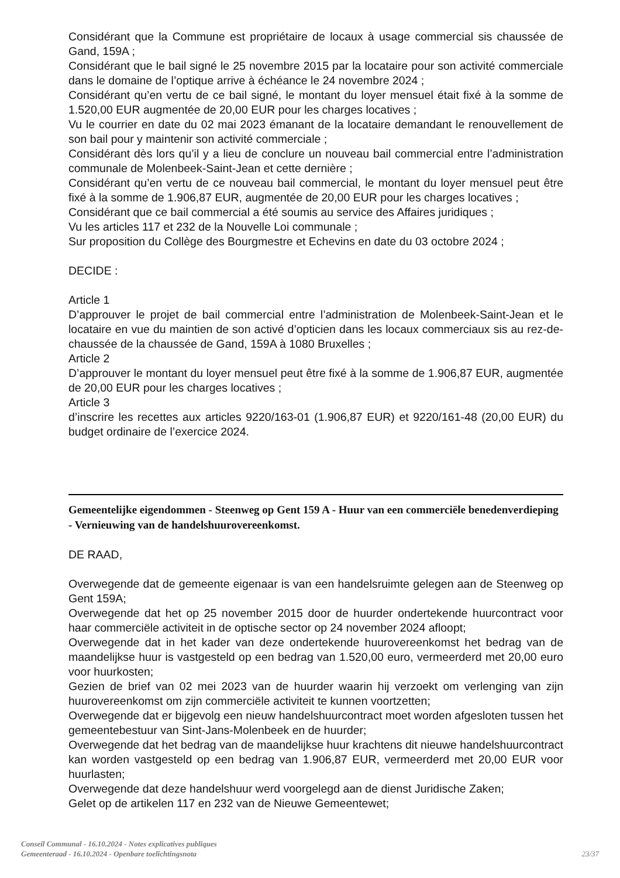Considérant que la Commune est propriétaire de locaux à usage commercial sis chaussée de Gand, 159A ;
Considérant que le bail signé le 25 novembre 2015 par la locataire pour son activité commerciale dans le domaine de l’optique arrive à échéance le 24 novembre 2024 ;
Considérant qu’en vertu de ce bail signé, le montant du loyer mensuel était fixé à la somme de 1.520,00 EUR augmentée de 20,00 EUR pour les charges locatives ;
Vu le courrier en date du 02 mai 2023 émanant de la locataire demandant le renouvellement de son bail pour y maintenir son activité commerciale ;
Considérant dès lors qu’il y a lieu de conclure un nouveau bail commercial entre l’administration communale de Molenbeek-Saint-Jean et cette dernière ;
Considérant qu’en vertu de ce nouveau bail commercial, le montant du loyer mensuel peut être fixé à la somme de 1.906,87 EUR, augmentée de 20,00 EUR pour les charges locatives ;
Considérant que ce bail commercial a été soumis au service des Affaires juridiques ;
Vu les articles 117 et 232 de la Nouvelle Loi communale ;
Sur proposition du Collège des Bourgmestre et Echevins en date du 03 octobre 2024 ;
DECIDE :
Article 1
D’approuver le projet de bail commercial entre l’administration de Molenbeek-Saint-Jean et le locataire en vue du maintien de son activé d’opticien dans les locaux commerciaux sis au rez-de-chaussée de la chaussée de Gand, 159A à 1080 Bruxelles ;
Article 2
D’approuver le montant du loyer mensuel peut être fixé à la somme de 1.906,87 EUR, augmentée de 20,00 EUR pour les charges locatives ;
Article 3
d’inscrire les recettes aux articles 9220/163-01 (1.906,87 EUR) et 9220/161-48 (20,00 EUR) du budget ordinaire de l’exercice 2024.
Gemeentelijke eigendommen - Steenweg op Gent 159 A - Huur van een commerciële benedenverdieping - Vernieuwing van de handelshuurovereenkomst.
DE RAAD,
Overwegende dat de gemeente eigenaar is van een handelsruimte gelegen aan de Steenweg op Gent 159A;
Overwegende dat het op 25 november 2015 door de huurder ondertekende huurcontract voor haar commerciële activiteit in de optische sector op 24 november 2024 afloopt;
Overwegende dat in het kader van deze ondertekende huurovereenkomst het bedrag van de maandelijkse huur is vastgesteld op een bedrag van 1.520,00 euro, vermeerderd met 20,00 euro voor huurkosten;
Gezien de brief van 02 mei 2023 van de huurder waarin hij verzoekt om verlenging van zijn huurovereenkomst om zijn commerciële activiteit te kunnen voortzetten;
Overwegende dat er bijgevolg een nieuw handelshuurcontract moet worden afgesloten tussen het gemeentebestuur van Sint-Jans-Molenbeek en de huurder;
Overwegende dat het bedrag van de maandelijkse huur krachtens dit nieuwe handelshuurcontract kan worden vastgesteld op een bedrag van 1.906,87 EUR, vermeerderd met 20,00 EUR voor huurlasten;
Overwegende dat deze handelshuur werd voorgelegd aan de dienst Juridische Zaken;
Gelet op de artikelen 117 en 232 van de Nieuwe Gemeentewet;
Conseil Communal - 16.10.2024 - Notes explicatives publiques
Gemeenteraad - 16.10.2024 - Openbare toelichtingsnota 23/37